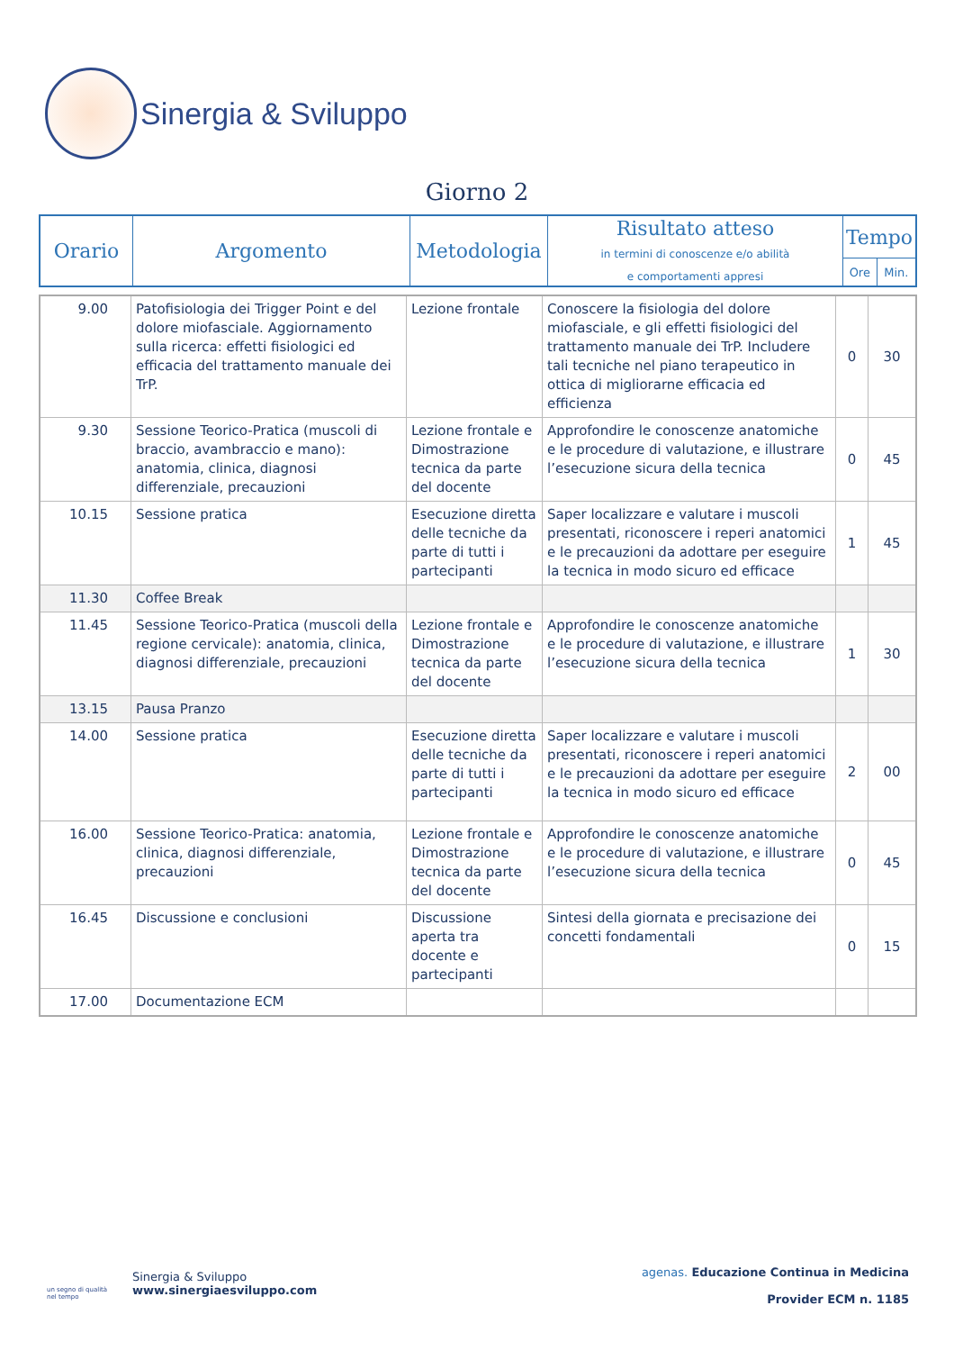Sinergia & Sviluppo
Giorno 2
| Orario | Argomento | Metodologia | Risultato atteso in termini di conoscenze e/o abilità e comportamenti appresi | Tempo | |
| | | | | Ore | Min. |
| 9.00 | Patofisiologia dei Trigger Point e del dolore miofasciale. Aggiornamento sulla ricerca: effetti fisiologici ed efficacia del trattamento manuale dei TrP. | Lezione frontale | Conoscere la fisiologia del dolore miofasciale, e gli effetti fisiologici del trattamento manuale dei TrP. Includere tali tecniche nel piano terapeutico in ottica di migliorarne efficacia ed efficienza | 0 | 30 |
| 9.30 | Sessione Teorico-Pratica (muscoli di braccio, avambraccio e mano): anatomia, clinica, diagnosi differenziale, precauzioni | Lezione frontale e Dimostrazione tecnica da parte del docente | Approfondire le conoscenze anatomiche e le procedure di valutazione, e illustrare l’esecuzione sicura della tecnica | 0 | 45 |
| 10.15 | Sessione pratica | Esecuzione diretta delle tecniche da parte di tutti i partecipanti | Saper localizzare e valutare i muscoli presentati, riconoscere i reperi anatomici e le precauzioni da adottare per eseguire la tecnica in modo sicuro ed efficace | 1 | 45 |
| 11.30 | Coffee Break | | | | |
| 11.45 | Sessione Teorico-Pratica (muscoli della regione cervicale): anatomia, clinica, diagnosi differenziale, precauzioni | Lezione frontale e Dimostrazione tecnica da parte del docente | Approfondire le conoscenze anatomiche e le procedure di valutazione, e illustrare l’esecuzione sicura della tecnica | 1 | 30 |
| 13.15 | Pausa Pranzo | | | | |
| 14.00 | Sessione pratica | Esecuzione diretta delle tecniche da parte di tutti i partecipanti | Saper localizzare e valutare i muscoli presentati, riconoscere i reperi anatomici e le precauzioni da adottare per eseguire la tecnica in modo sicuro ed efficace | 2 | 00 |
| 16.00 | Sessione Teorico-Pratica: anatomia, clinica, diagnosi differenziale, precauzioni | Lezione frontale e Dimostrazione tecnica da parte del docente | Approfondire le conoscenze anatomiche e le procedure di valutazione, e illustrare l’esecuzione sicura della tecnica | 0 | 45 |
| 16.45 | Discussione e conclusioni | Discussione aperta tra docente e partecipanti | Sintesi della giornata e precisazione dei concetti fondamentali | 0 | 15 |
| 17.00 | Documentazione ECM | | | | |
un segno di qualità
nel tempo
Sinergia & Sviluppo
www.sinergiaesviluppo.com
agenas. Educazione Continua in Medicina
Provider ECM n. 1185